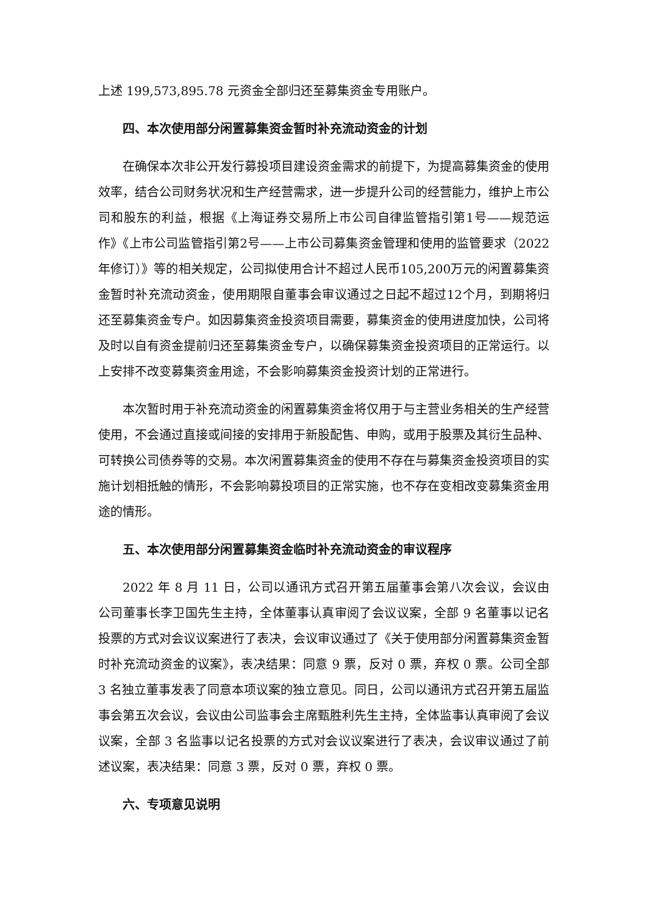上述 199,573,895.78 元资金全部归还至募集资金专用账户。
四、本次使用部分闲置募集资金暂时补充流动资金的计划
在确保本次非公开发行募投项目建设资金需求的前提下，为提高募集资金的使用效率，结合公司财务状况和生产经营需求，进一步提升公司的经营能力，维护上市公司和股东的利益，根据《上海证券交易所上市公司自律监管指引第1号——规范运作》《上市公司监管指引第2号——上市公司募集资金管理和使用的监管要求（2022年修订）》等的相关规定，公司拟使用合计不超过人民币105,200万元的闲置募集资金暂时补充流动资金，使用期限自董事会审议通过之日起不超过12个月，到期将归还至募集资金专户。如因募集资金投资项目需要，募集资金的使用进度加快，公司将及时以自有资金提前归还至募集资金专户，以确保募集资金投资项目的正常运行。以上安排不改变募集资金用途，不会影响募集资金投资计划的正常进行。
本次暂时用于补充流动资金的闲置募集资金将仅用于与主营业务相关的生产经营使用，不会通过直接或间接的安排用于新股配售、申购，或用于股票及其衍生品种、可转换公司债券等的交易。本次闲置募集资金的使用不存在与募集资金投资项目的实施计划相抵触的情形，不会影响募投项目的正常实施，也不存在变相改变募集资金用途的情形。
五、本次使用部分闲置募集资金临时补充流动资金的审议程序
2022 年 8 月 11 日，公司以通讯方式召开第五届董事会第八次会议，会议由公司董事长李卫国先生主持，全体董事认真审阅了会议议案，全部 9 名董事以记名投票的方式对会议议案进行了表决，会议审议通过了《关于使用部分闲置募集资金暂时补充流动资金的议案》，表决结果：同意 9 票，反对 0 票，弃权 0 票。公司全部 3 名独立董事发表了同意本项议案的独立意见。同日，公司以通讯方式召开第五届监事会第五次会议，会议由公司监事会主席甄胜利先生主持，全体监事认真审阅了会议议案，全部 3 名监事以记名投票的方式对会议议案进行了表决，会议审议通过了前述议案，表决结果：同意 3 票，反对 0 票，弃权 0 票。
六、专项意见说明